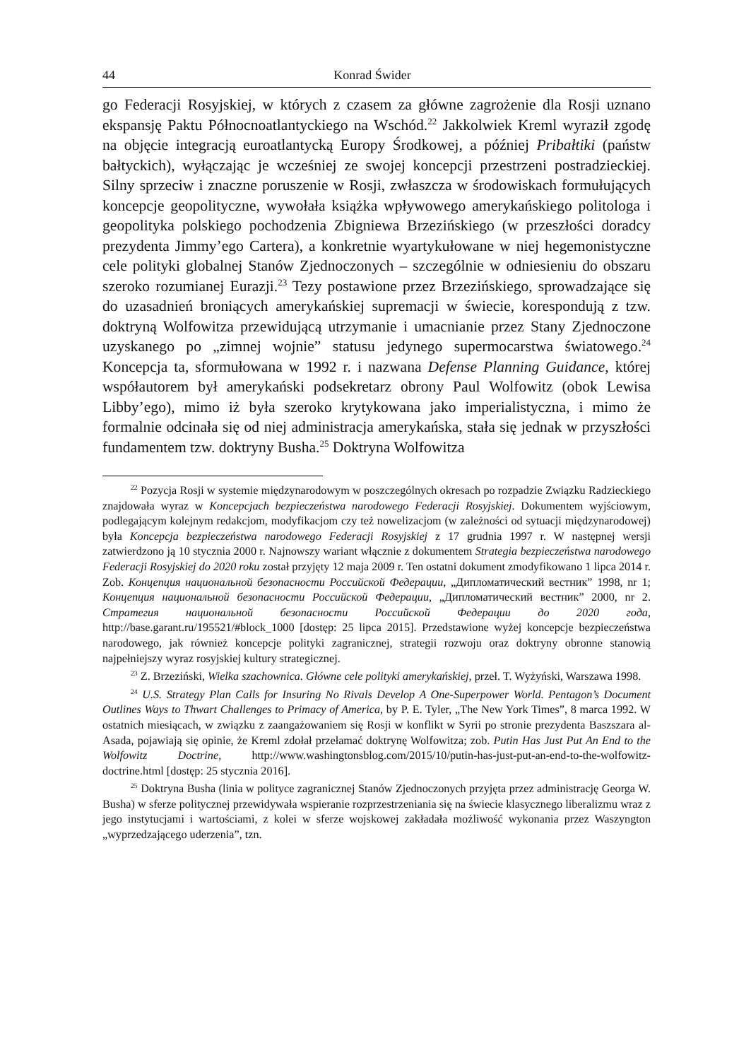44 Konrad Świder
go Federacji Rosyjskiej, w których z czasem za główne zagrożenie dla Rosji uznano ekspansję Paktu Północnoatlantyckiego na Wschód.<sup>22</sup> Jakkolwiek Kreml wyraził zgodę na objęcie integracją euroatlantycką Europy Środkowej, a później Pribałtiki (państw bałtyckich), wyłączając je wcześniej ze swojej koncepcji przestrzeni postradzieckiej. Silny sprzeciw i znaczne poruszenie w Rosji, zwłaszcza w środowiskach formułujących koncepcje geopolityczne, wywołała książka wpływowego amerykańskiego politologa i geopolityka polskiego pochodzenia Zbigniewa Brzezińskiego (w przeszłości doradcy prezydenta Jimmy’ego Cartera), a konkretnie wyartykułowane w niej hegemonistyczne cele polityki globalnej Stanów Zjednoczonych – szczególnie w odniesieniu do obszaru szeroko rozumianej Eurazji.<sup>23</sup> Tezy postawione przez Brzezińskiego, sprowadzające się do uzasadnień broniących amerykańskiej supremacji w świecie, korespondują z tzw. doktryną Wolfowitza przewidującą utrzymanie i umacnianie przez Stany Zjednoczone uzyskanego po „zimnej wojnie” statusu jedynego supermocarstwa światowego.<sup>24</sup> Koncepcja ta, sformułowana w 1992 r. i nazwana Defense Planning Guidance, której współautorem był amerykański podsekretarz obrony Paul Wolfowitz (obok Lewisa Libby’ego), mimo iż była szeroko krytykowana jako imperialistyczna, i mimo że formalnie odcinała się od niej administracja amerykańska, stała się jednak w przyszłości fundamentem tzw. doktryny Busha.<sup>25</sup> Doktryna Wolfowitza
<sup>22</sup> Pozycja Rosji w systemie międzynarodowym w poszczególnych okresach po rozpadzie Związku Radzieckiego znajdowała wyraz w Koncepcjach bezpieczeństwa narodowego Federacji Rosyjskiej. Dokumentem wyjściowym, podlegającym kolejnym redakcjom, modyfikacjom czy też nowelizacjom (w zależności od sytuacji międzynarodowej) była Koncepcja bezpieczeństwa narodowego Federacji Rosyjskiej z 17 grudnia 1997 r. W następnej wersji zatwierdzono ją 10 stycznia 2000 r. Najnowszy wariant włącznie z dokumentem Strategia bezpieczeństwa narodowego Federacji Rosyjskiej do 2020 roku został przyjęty 12 maja 2009 r. Ten ostatni dokument zmodyfikowano 1 lipca 2014 r. Zob. Концепция национальной безопасности Российской Федерации, „Дипломатический вестник” 1998, nr 1; Концепция национальной безопасности Российской Федерации, „Дипломатический вестник” 2000, nr 2. Стратегия национальной безопасности Российской Федерации до 2020 года, http://base.garant.ru/195521/#block_1000 [dostęp: 25 lipca 2015]. Przedstawione wyżej koncepcje bezpieczeństwa narodowego, jak również koncepcje polityki zagranicznej, strategii rozwoju oraz doktryny obronne stanowią najpełniejszy wyraz rosyjskiej kultury strategicznej.
<sup>23</sup> Z. Brzeziński, Wielka szachownica. Główne cele polityki amerykańskiej, przeł. T. Wyżyński, Warszawa 1998.
<sup>24</sup> U.S. Strategy Plan Calls for Insuring No Rivals Develop A One-Superpower World. Pentagon’s Document Outlines Ways to Thwart Challenges to Primacy of America, by P. E. Tyler, „The New York Times”, 8 marca 1992. W ostatnich miesiącach, w związku z zaangażowaniem się Rosji w konflikt w Syrii po stronie prezydenta Baszszara al-Asada, pojawiają się opinie, że Kreml zdołał przełamać doktrynę Wolfowitza; zob. Putin Has Just Put An End to the Wolfowitz Doctrine, http://www.washingtonsblog.com/2015/10/putin-has-just-put-an-end-to-the-wolfowitz-doctrine.html [dostęp: 25 stycznia 2016].
<sup>25</sup> Doktryna Busha (linia w polityce zagranicznej Stanów Zjednoczonych przyjęta przez administrację Georga W. Busha) w sferze politycznej przewidywała wspieranie rozprzestrzeniania się na świecie klasycznego liberalizmu wraz z jego instytucjami i wartościami, z kolei w sferze wojskowej zakładała możliwość wykonania przez Waszyngton „wyprzedzającego uderzenia”, tzn.